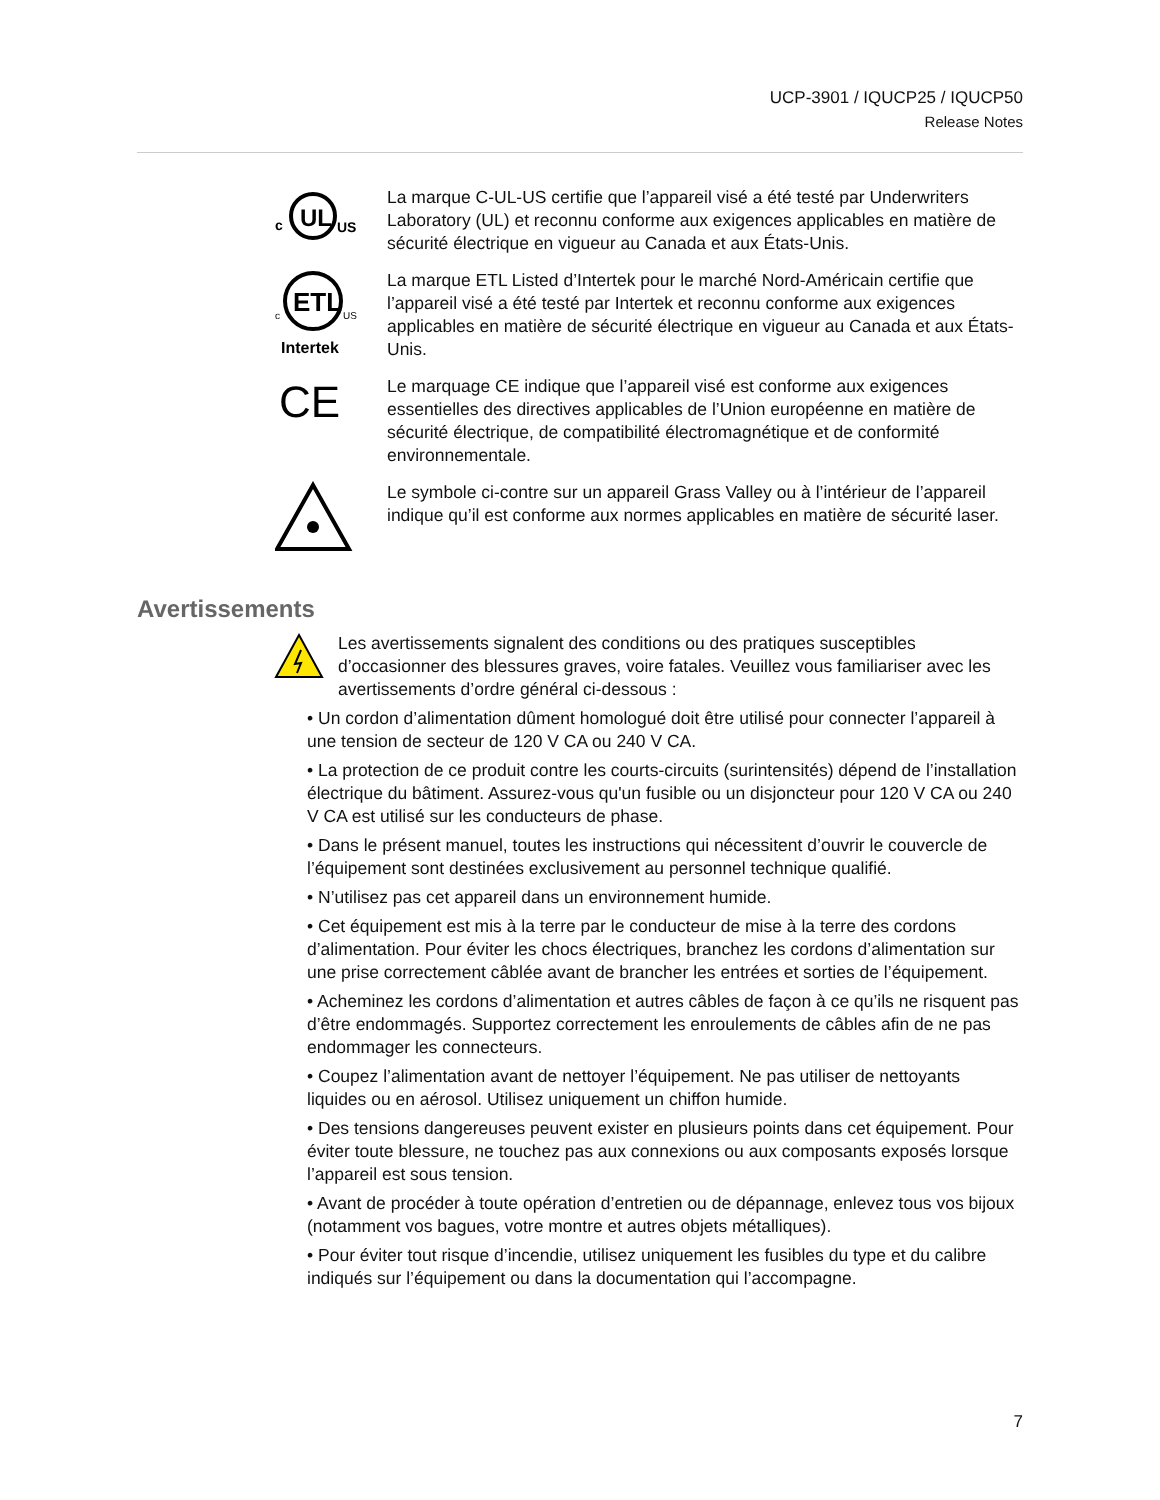UCP-3901 / IQUCP25 / IQUCP50
Release Notes
c
UL
US
La marque C-UL-US certifie que l’appareil visé a été testé par Underwriters Laboratory (UL) et reconnu conforme aux exigences applicables en matière de sécurité électrique en vigueur au Canada et aux États-Unis.
ETL
c
US
Intertek
La marque ETL Listed d’Intertek pour le marché Nord-Américain certifie que l’appareil visé a été testé par Intertek et reconnu conforme aux exigences applicables en matière de sécurité électrique en vigueur au Canada et aux États-Unis.
CE
Le marquage CE indique que l’appareil visé est conforme aux exigences essentielles des directives applicables de l’Union européenne en matière de sécurité électrique, de compatibilité électromagnétique et de conformité environnementale.
Le symbole ci-contre sur un appareil Grass Valley ou à l’intérieur de l’appareil indique qu’il est conforme aux normes applicables en matière de sécurité laser.
Avertissements
Les avertissements signalent des conditions ou des pratiques susceptibles d’occasionner des blessures graves, voire fatales. Veuillez vous familiariser avec les avertissements d’ordre général ci-dessous :
• Un cordon d’alimentation dûment homologué doit être utilisé pour connecter l’appareil à une tension de secteur de 120 V CA ou 240 V CA.
• La protection de ce produit contre les courts-circuits (surintensités) dépend de l’installation électrique du bâtiment. Assurez-vous qu'un fusible ou un disjoncteur pour 120 V CA ou 240 V CA est utilisé sur les conducteurs de phase.
• Dans le présent manuel, toutes les instructions qui nécessitent d’ouvrir le couvercle de l’équipement sont destinées exclusivement au personnel technique qualifié.
• N’utilisez pas cet appareil dans un environnement humide.
• Cet équipement est mis à la terre par le conducteur de mise à la terre des cordons d’alimentation. Pour éviter les chocs électriques, branchez les cordons d’alimentation sur une prise correctement câblée avant de brancher les entrées et sorties de l’équipement.
• Acheminez les cordons d’alimentation et autres câbles de façon à ce qu’ils ne risquent pas d’être endommagés. Supportez correctement les enroulements de câbles afin de ne pas endommager les connecteurs.
• Coupez l’alimentation avant de nettoyer l’équipement. Ne pas utiliser de nettoyants liquides ou en aérosol. Utilisez uniquement un chiffon humide.
• Des tensions dangereuses peuvent exister en plusieurs points dans cet équipement. Pour éviter toute blessure, ne touchez pas aux connexions ou aux composants exposés lorsque l’appareil est sous tension.
• Avant de procéder à toute opération d’entretien ou de dépannage, enlevez tous vos bijoux (notamment vos bagues, votre montre et autres objets métalliques).
• Pour éviter tout risque d’incendie, utilisez uniquement les fusibles du type et du calibre indiqués sur l’équipement ou dans la documentation qui l’accompagne.
7